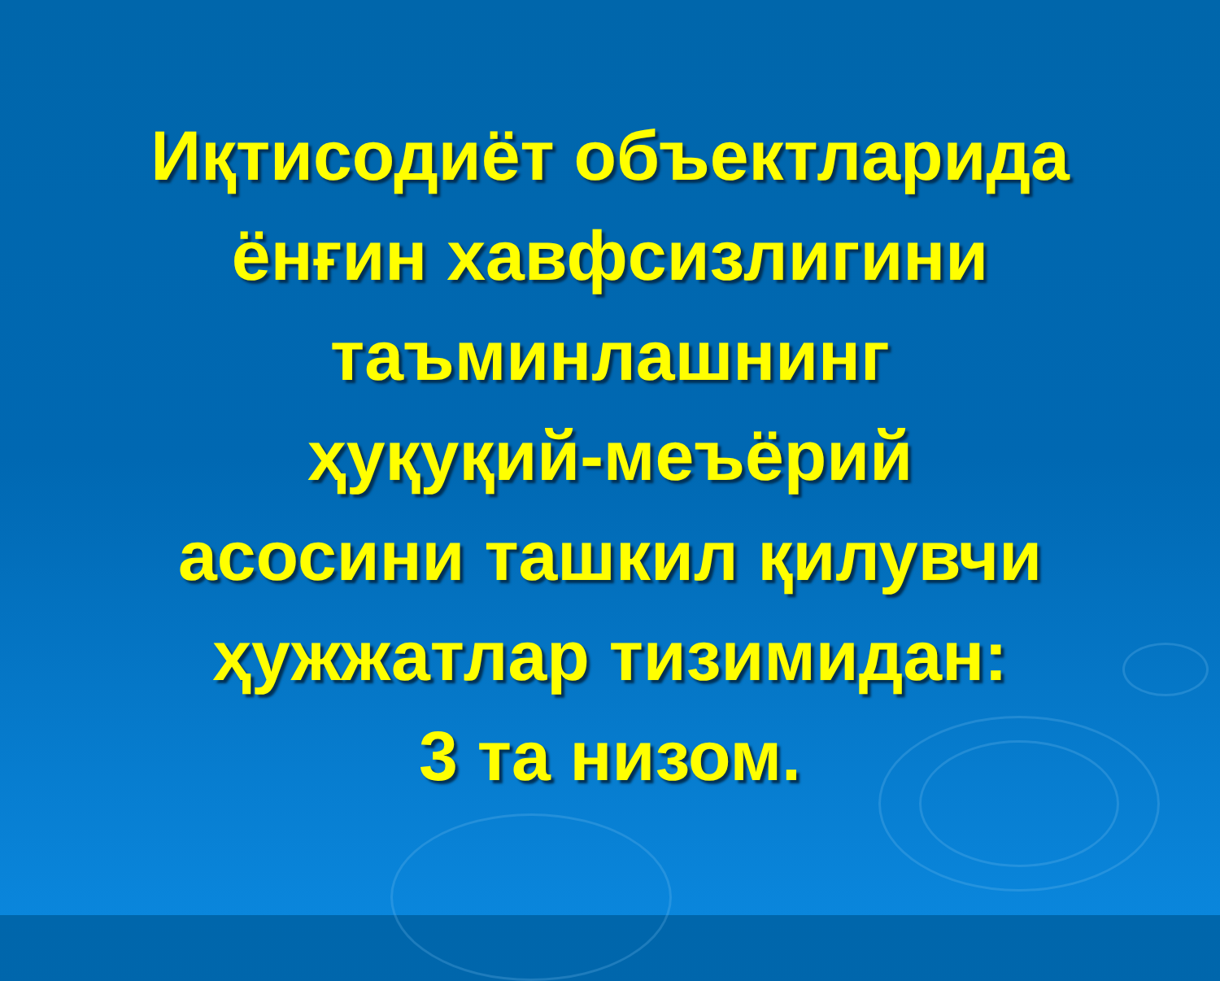Иқтисодиёт объектларида
ёнғин хавфсизлигини
таъминлашнинг
ҳуқуқий-меъёрий
асосини ташкил қилувчи
ҳужжатлар тизимидан:
3 та низом.